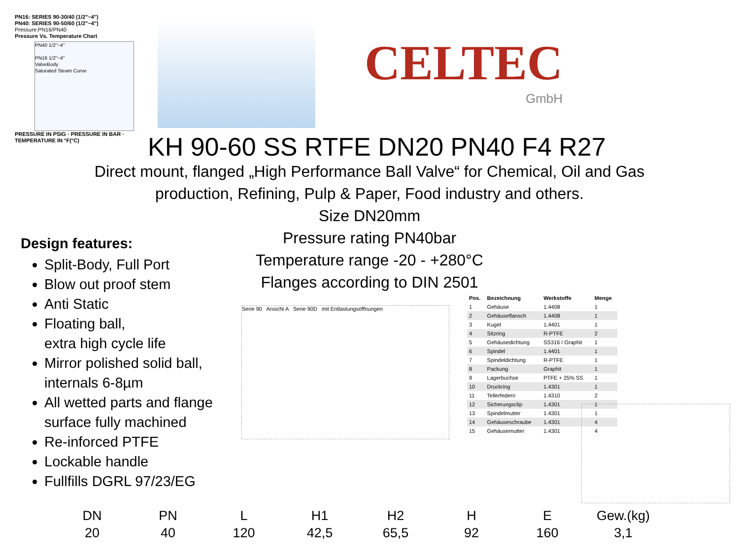PN16: SERIES 90-30/40 (1/2"~4")
PN40: SERIES 90-50/60 (1/2"~4")
Pressure:PN16/PN40
Pressure Vs. Temperature Chart
PN40 1/2"~4"
PN16 1/2"~4"
ValveBody
Saturated Steam Curve
PRESSURE IN PSIG · PRESSURE IN BAR · TEMPERATURE IN °F(°C)
CELTEC
GmbH
KH 90-60 SS RTFE DN20 PN40 F4 R27
Direct mount, flanged „High Performance Ball Valve“ for Chemical, Oil and Gas
production, Refining, Pulp & Paper, Food industry and others.
Size DN20mm
Pressure rating PN40bar
Temperature range -20 - +280°C
Flanges according to DIN 2501
Design features:
Split-Body, Full Port
Blow out proof stem
Anti Static
Floating ball,
extra high cycle life
Mirror polished solid ball, internals 6-8µm
All wetted parts and flange surface fully machined
Re-inforced PTFE
Lockable handle
Fullfills DGRL 97/23/EG
Serie 90 Ansicht A Serie 90D mit Entlastungsöffnungen
| Pos. | Bezeichnung | Werkstoffe | Menge |
| --- | --- | --- | --- |
| 1 | Gehäuse | 1.4408 | 1 |
| 2 | Gehäuseflansch | 1.4408 | 1 |
| 3 | Kugel | 1.4401 | 1 |
| 4 | Sitzring | R-PTFE | 2 |
| 5 | Gehäusedichtung | SS316 / Graphit | 1 |
| 6 | Spindel | 1.4401 | 1 |
| 7 | Spindeldichtung | R-PTFE | 1 |
| 8 | Packung | Graphit | 1 |
| 9 | Lagerbuchse | PTFE + 25% SS | 1 |
| 10 | Druckring | 1.4301 | 1 |
| 11 | Tellerfedern | 1.4310 | 2 |
| 12 | Sicherungsclip | 1.4301 | 1 |
| 13 | Spindelmutter | 1.4301 | 1 |
| 14 | Gehäuseschraube | 1.4301 | 4 |
| 15 | Gehäusemutter | 1.4301 | 4 |
| DN | PN | L | H1 | H2 | H | E | Gew.(kg) |
| --- | --- | --- | --- | --- | --- | --- | --- |
| 20 | 40 | 120 | 42,5 | 65,5 | 92 | 160 | 3,1 |